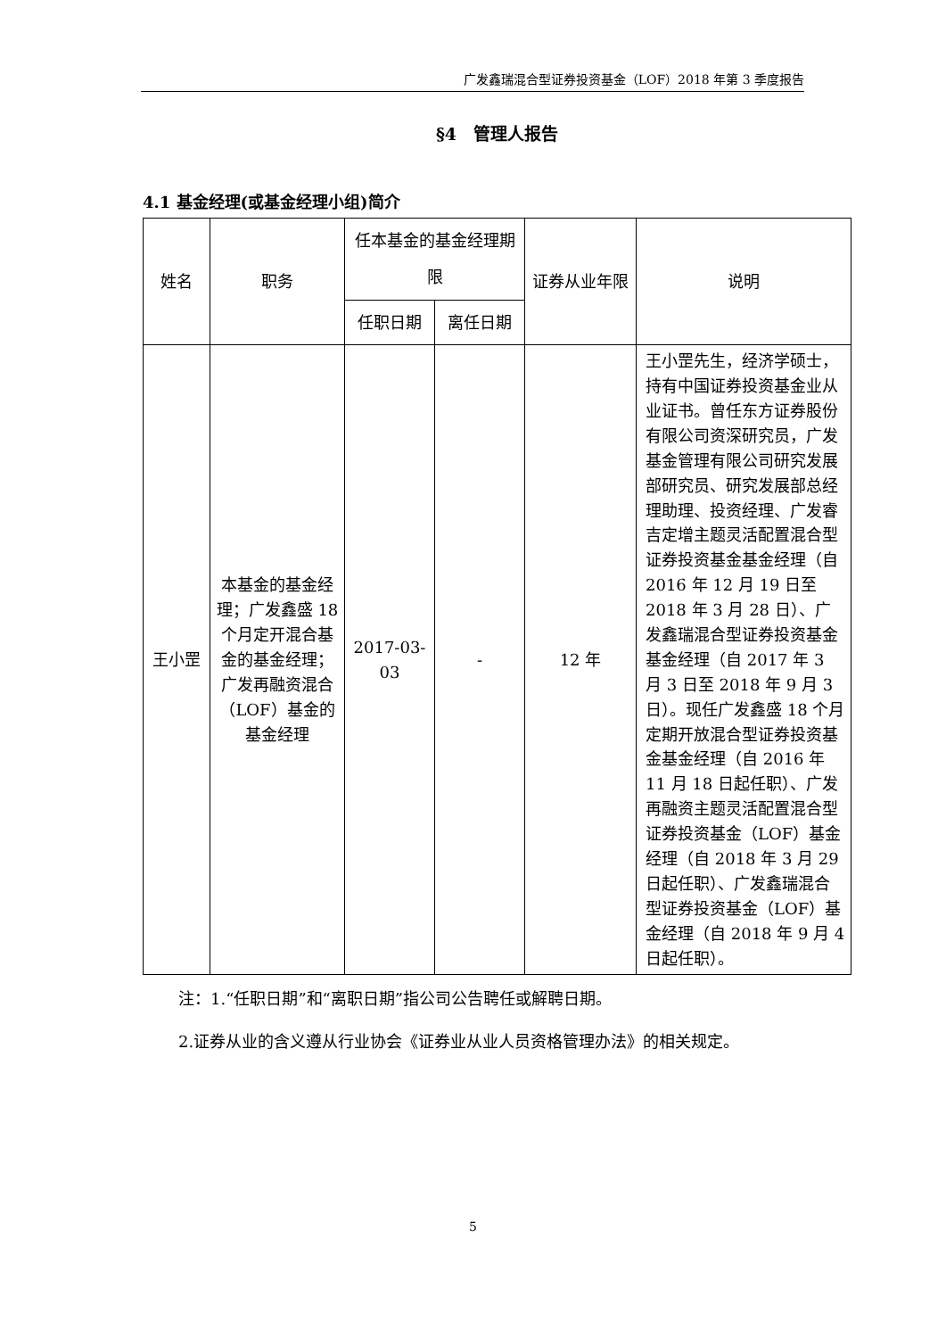广发鑫瑞混合型证券投资基金（LOF）2018 年第 3 季度报告
§4　管理人报告
4.1 基金经理(或基金经理小组)简介
| 姓名 | 职务 | 任本基金的基金经理期限 | | 证券从业年限 | 说明 |
| --- | --- | --- | --- | --- | --- |
| | | 任职日期 | 离任日期 | | |
| 王小罡 | 本基金的基金经理；广发鑫盛 18 个月定开混合基金的基金经理；广发再融资混合（LOF）基金的基金经理 | 2017-03-03 | - | 12 年 | 王小罡先生，经济学硕士，持有中国证券投资基金业从业证书。曾任东方证券股份有限公司资深研究员，广发基金管理有限公司研究发展部研究员、研究发展部总经理助理、投资经理、广发睿吉定增主题灵活配置混合型证券投资基金基金经理（自 2016 年 12 月 19 日至 2018 年 3 月 28 日）、广发鑫瑞混合型证券投资基金基金经理（自 2017 年 3 月 3 日至 2018 年 9 月 3 日）。现任广发鑫盛 18 个月定期开放混合型证券投资基金基金经理（自 2016 年 11 月 18 日起任职）、广发再融资主题灵活配置混合型证券投资基金（LOF）基金经理（自 2018 年 3 月 29 日起任职）、广发鑫瑞混合型证券投资基金（LOF）基金经理（自 2018 年 9 月 4 日起任职）。 |
注：1.“任职日期”和“离职日期”指公司公告聘任或解聘日期。
2.证券从业的含义遵从行业协会《证券业从业人员资格管理办法》的相关规定。
5